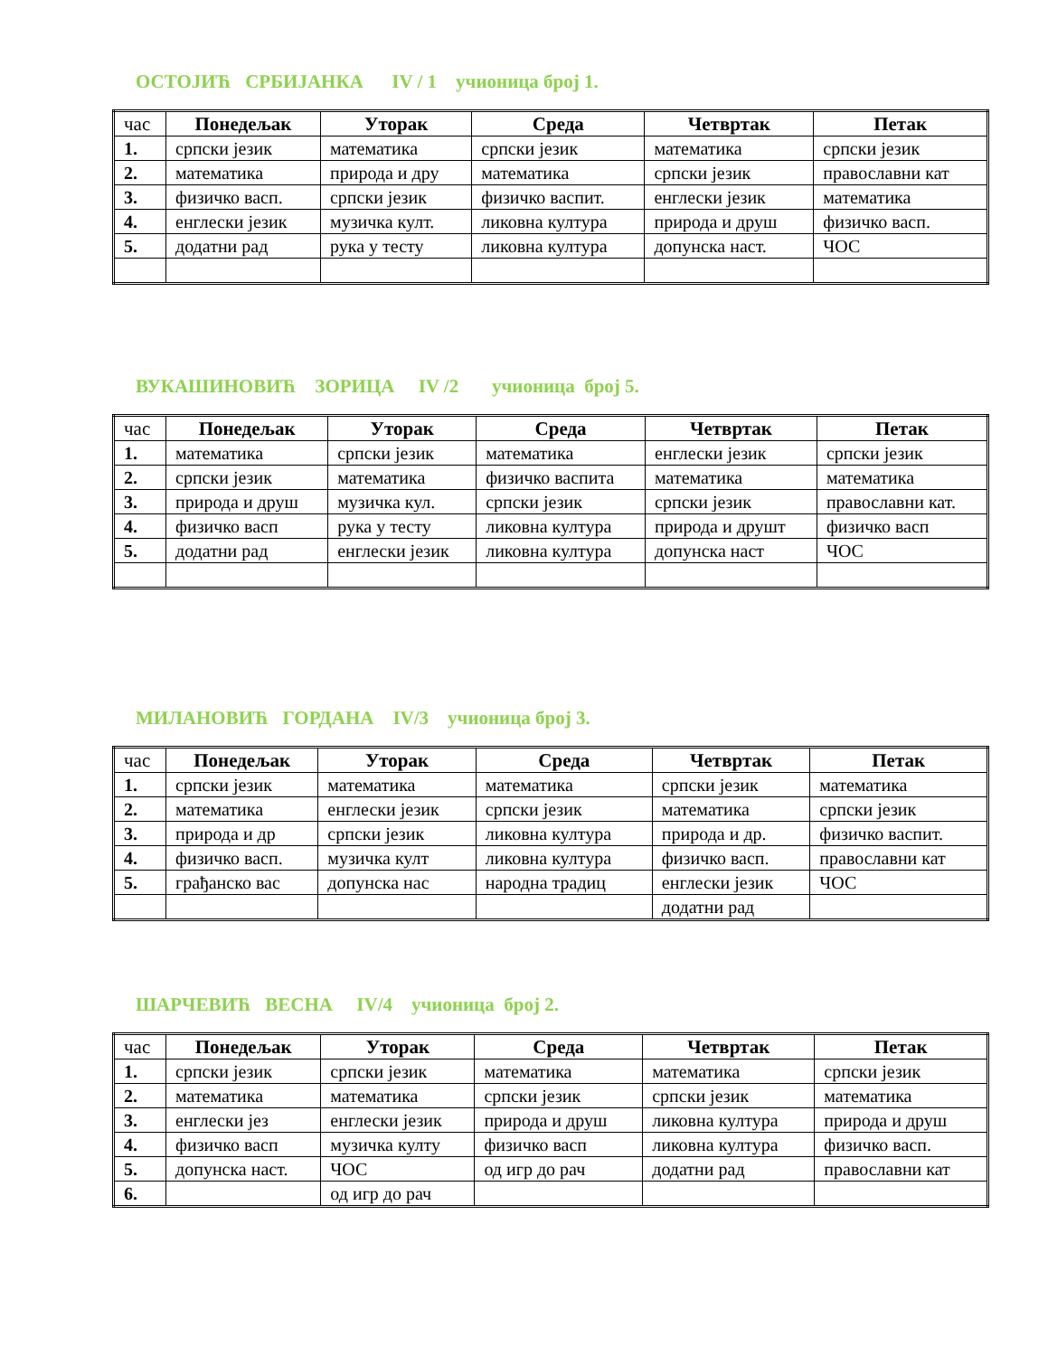ОСТОЈИЋ СРБИЈАНКА IV / 1 учионица број 1.
| час | Понедељак | Уторак | Среда | Четвртак | Петак |
| --- | --- | --- | --- | --- | --- |
| 1. | српски језик | математика | српски језик | математика | српски језик |
| 2. | математика | природа и дру | математика | српски језик | православни кат |
| 3. | физичко васп. | српски језик | физичко васпит. | енглески језик | математика |
| 4. | енглески језик | музичка култ. | ликовна култура | природа и друш | физичко васп. |
| 5. | додатни рад | рука у тесту | ликовна култура | допунска наст. | ЧОС |
ВУКАШИНОВИЋ ЗОРИЦА IV /2 учионица број 5.
| час | Понедељак | Уторак | Среда | Четвртак | Петак |
| --- | --- | --- | --- | --- | --- |
| 1. | математика | српски језик | математика | енглески језик | српски језик |
| 2. | српски језик | математика | физичко васпита | математика | математика |
| 3. | природа и друш | музичка кул. | српски језик | српски језик | православни кат. |
| 4. | физичко васп | рука у тесту | ликовна култура | природа и друшт | физичко васп |
| 5. | додатни рад | енглески језик | ликовна култура | допунска наст | ЧОС |
МИЛАНОВИЋ ГОРДАНА IV/3 учионица број 3.
| час | Понедељак | Уторак | Среда | Четвртак | Петак |
| --- | --- | --- | --- | --- | --- |
| 1. | српски језик | математика | математика | српски језик | математика |
| 2. | математика | енглески језик | српски језик | математика | српски језик |
| 3. | природа и др | српски језик | ликовна култура | природа и др. | физичко васпит. |
| 4. | физичко васп. | музичка култ | ликовна култура | физичко васп. | православни кат |
| 5. | грађанско вас | допунска нас | народна традиц | енглески језик | ЧОС |
| | | | | додатни рад | |
ШАРЧЕВИЋ ВЕСНА IV/4 учионица број 2.
| час | Понедељак | Уторак | Среда | Четвртак | Петак |
| --- | --- | --- | --- | --- | --- |
| 1. | српски језик | српски језик | математика | математика | српски језик |
| 2. | математика | математика | српски језик | српски језик | математика |
| 3. | енглески јез | енглески језик | природа и друш | ликовна култура | природа и друш |
| 4. | физичко васп | музичка култу | физичко васп | ликовна култура | физичко васп. |
| 5. | допунска наст. | ЧОС | од игр до рач | додатни рад | православни кат |
| 6. | | од игр до рач | | | |